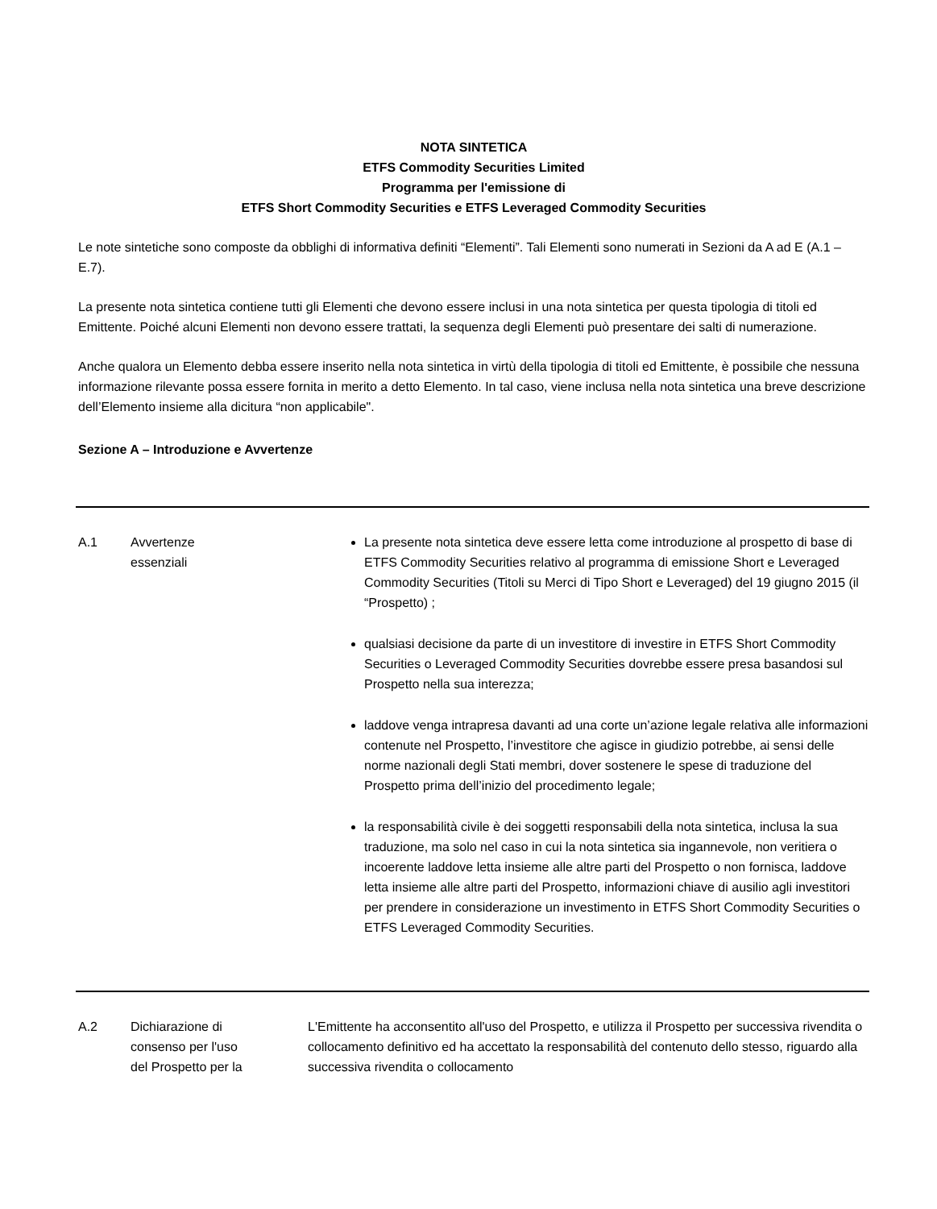NOTA SINTETICA
ETFS Commodity Securities Limited
Programma per l'emissione di
ETFS Short Commodity Securities e ETFS Leveraged Commodity Securities
Le note sintetiche sono composte da obblighi di informativa definiti “Elementi”. Tali Elementi sono numerati in Sezioni da A ad E (A.1 – E.7).
La presente nota sintetica contiene tutti gli Elementi che devono essere inclusi in una nota sintetica per questa tipologia di titoli ed Emittente. Poiché alcuni Elementi non devono essere trattati, la sequenza degli Elementi può presentare dei salti di numerazione.
Anche qualora un Elemento debba essere inserito nella nota sintetica in virtù della tipologia di titoli ed Emittente, è possibile che nessuna informazione rilevante possa essere fornita in merito a detto Elemento. In tal caso, viene inclusa nella nota sintetica una breve descrizione dell’Elemento insieme alla dicitura “non applicabile".
Sezione A – Introduzione e Avvertenze
| A.1 | Avvertenze essenziali | La presente nota sintetica deve essere letta come introduzione al prospetto di base di ETFS Commodity Securities relativo al programma di emissione Short e Leveraged Commodity Securities (Titoli su Merci di Tipo Short e Leveraged) del 19 giugno 2015 (il “Prospetto) ; qualsiasi decisione da parte di un investitore di investire in ETFS Short Commodity Securities o Leveraged Commodity Securities dovrebbe essere presa basandosi sul Prospetto nella sua interezza; laddove venga intrapresa davanti ad una corte un’azione legale relativa alle informazioni contenute nel Prospetto, l’investitore che agisce in giudizio potrebbe, ai sensi delle norme nazionali degli Stati membri, dover sostenere le spese di traduzione del Prospetto prima dell’inizio del procedimento legale; la responsabilità civile è dei soggetti responsabili della nota sintetica, inclusa la sua traduzione, ma solo nel caso in cui la nota sintetica sia ingannevole, non veritiera o incoerente laddove letta insieme alle altre parti del Prospetto o non fornisca, laddove letta insieme alle altre parti del Prospetto, informazioni chiave di ausilio agli investitori per prendere in considerazione un investimento in ETFS Short Commodity Securities o ETFS Leveraged Commodity Securities. |
| A.2 | Dichiarazione di consenso per l'uso del Prospetto per la | L'Emittente ha acconsentito all'uso del Prospetto, e utilizza il Prospetto per successiva rivendita o collocamento definitivo ed ha accettato la responsabilità del contenuto dello stesso, riguardo alla successiva rivendita o collocamento |